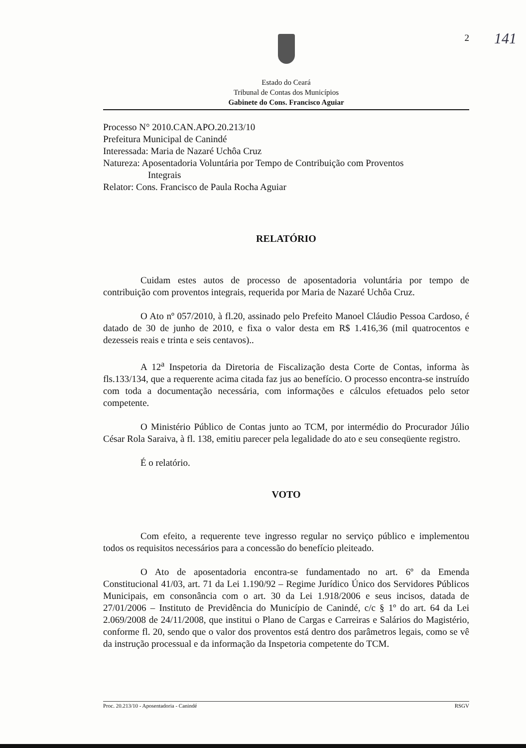2 141
Estado do Ceará
Tribunal de Contas dos Municípios
Gabinete do Cons. Francisco Aguiar
Processo N° 2010.CAN.APO.20.213/10
Prefeitura Municipal de Canindé
Interessada: Maria de Nazaré Uchôa Cruz
Natureza: Aposentadoria Voluntária por Tempo de Contribuição com Proventos
Integrais
Relator: Cons. Francisco de Paula Rocha Aguiar
RELATÓRIO
Cuidam estes autos de processo de aposentadoria voluntária por tempo de contribuição com proventos integrais, requerida por Maria de Nazaré Uchôa Cruz.
O Ato nº 057/2010, à fl.20, assinado pelo Prefeito Manoel Cláudio Pessoa Cardoso, é datado de 30 de junho de 2010, e fixa o valor desta em R$ 1.416,36 (mil quatrocentos e dezesseis reais e trinta e seis centavos)..
A 12<sup>a</sup> Inspetoria da Diretoria de Fiscalização desta Corte de Contas, informa às fls.133/134, que a requerente acima citada faz jus ao benefício. O processo encontra-se instruído com toda a documentação necessária, com informações e cálculos efetuados pelo setor competente.
O Ministério Público de Contas junto ao TCM, por intermédio do Procurador Júlio César Rola Saraiva, à fl. 138, emitiu parecer pela legalidade do ato e seu conseqüente registro.
É o relatório.
VOTO
Com efeito, a requerente teve ingresso regular no serviço público e implementou todos os requisitos necessários para a concessão do benefício pleiteado.
O Ato de aposentadoria encontra-se fundamentado no art. 6º da Emenda Constitucional 41/03, art. 71 da Lei 1.190/92 – Regime Jurídico Único dos Servidores Públicos Municipais, em consonância com o art. 30 da Lei 1.918/2006 e seus incisos, datada de 27/01/2006 – Instituto de Previdência do Município de Canindé, c/c § 1º do art. 64 da Lei 2.069/2008 de 24/11/2008, que institui o Plano de Cargas e Carreiras e Salários do Magistério, conforme fl. 20, sendo que o valor dos proventos está dentro dos parâmetros legais, como se vê da instrução processual e da informação da Inspetoria competente do TCM.
Proc. 20.213/10 - Aposentadoria - Canindé RSGV